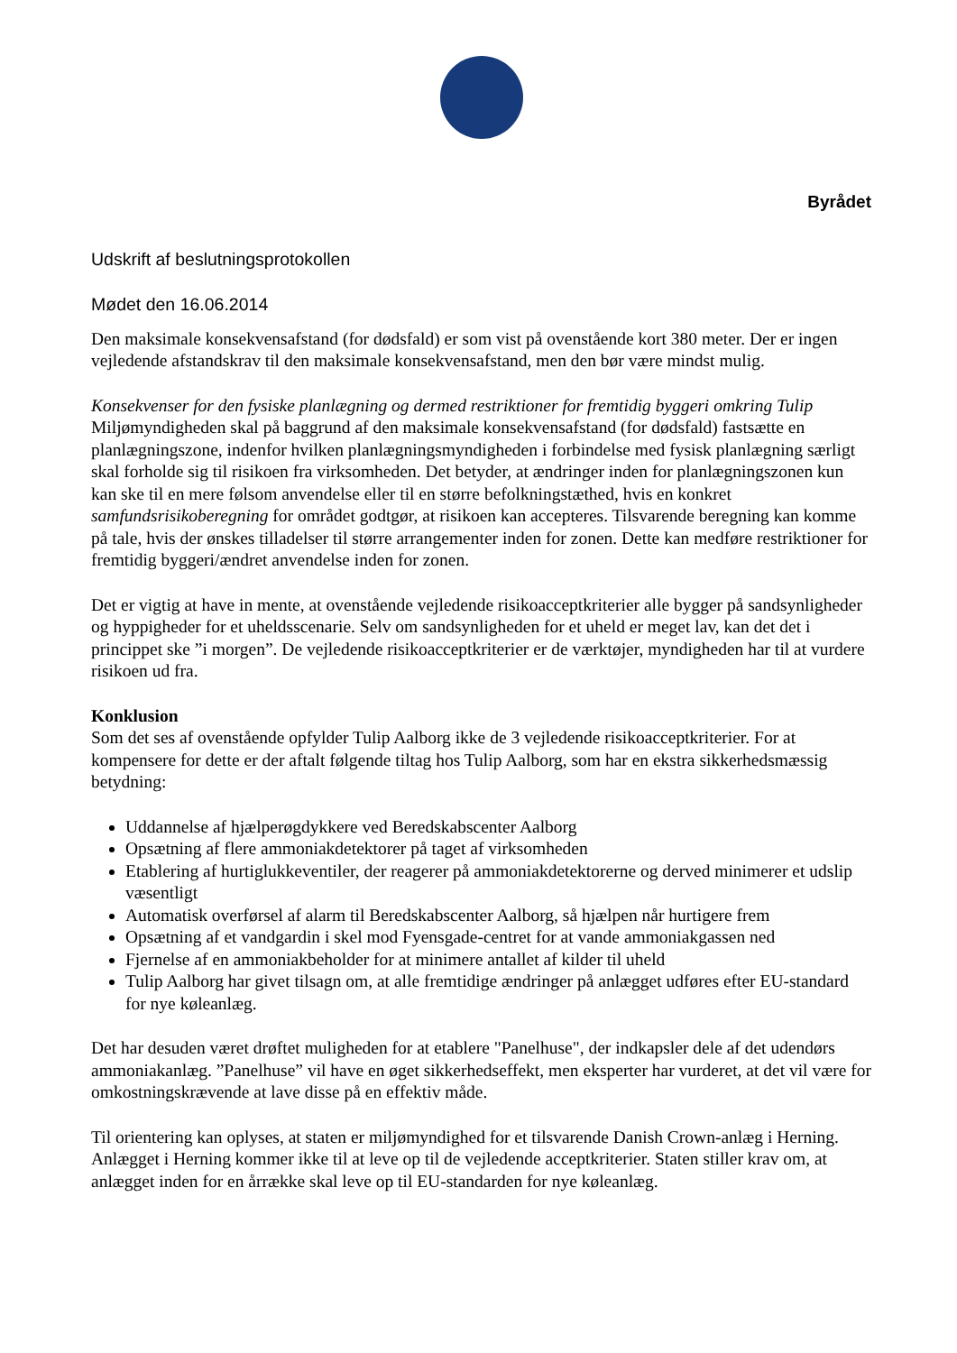Byrådet
Udskrift af beslutningsprotokollen
Mødet den 16.06.2014
Den maksimale konsekvensafstand (for dødsfald) er som vist på ovenstående kort 380 meter. Der er ingen vejledende afstandskrav til den maksimale konsekvensafstand, men den bør være mindst mulig.
Konsekvenser for den fysiske planlægning og dermed restriktioner for fremtidig byggeri omkring Tulip
Miljømyndigheden skal på baggrund af den maksimale konsekvensafstand (for dødsfald) fastsætte en planlægningszone, indenfor hvilken planlægningsmyndigheden i forbindelse med fysisk planlægning særligt skal forholde sig til risikoen fra virksomheden. Det betyder, at ændringer inden for planlægningszonen kun kan ske til en mere følsom anvendelse eller til en større befolkningstæthed, hvis en konkret samfundsrisikoberegning for området godtgør, at risikoen kan accepteres. Tilsvarende beregning kan komme på tale, hvis der ønskes tilladelser til større arrangementer inden for zonen. Dette kan medføre restriktioner for fremtidig byggeri/ændret anvendelse inden for zonen.
Det er vigtig at have in mente, at ovenstående vejledende risikoacceptkriterier alle bygger på sandsynligheder og hyppigheder for et uheldsscenarie. Selv om sandsynligheden for et uheld er meget lav, kan det det i princippet ske ”i morgen”. De vejledende risikoacceptkriterier er de værktøjer, myndigheden har til at vurdere risikoen ud fra.
Konklusion
Som det ses af ovenstående opfylder Tulip Aalborg ikke de 3 vejledende risikoacceptkriterier. For at kompensere for dette er der aftalt følgende tiltag hos Tulip Aalborg, som har en ekstra sikkerhedsmæssig betydning:
Uddannelse af hjælperøgdykkere ved Beredskabscenter Aalborg
Opsætning af flere ammoniakdetektorer på taget af virksomheden
Etablering af hurtiglukkeventiler, der reagerer på ammoniakdetektorerne og derved minimerer et udslip væsentligt
Automatisk overførsel af alarm til Beredskabscenter Aalborg, så hjælpen når hurtigere frem
Opsætning af et vandgardin i skel mod Fyensgade-centret for at vande ammoniakgassen ned
Fjernelse af en ammoniakbeholder for at minimere antallet af kilder til uheld
Tulip Aalborg har givet tilsagn om, at alle fremtidige ændringer på anlægget udføres efter EU-standard for nye køleanlæg.
Det har desuden været drøftet muligheden for at etablere "Panelhuse", der indkapsler dele af det udendørs ammoniakanlæg. ”Panelhuse” vil have en øget sikkerhedseffekt, men eksperter har vurderet, at det vil være for omkostningskrævende at lave disse på en effektiv måde.
Til orientering kan oplyses, at staten er miljømyndighed for et tilsvarende Danish Crown-anlæg i Herning. Anlægget i Herning kommer ikke til at leve op til de vejledende acceptkriterier. Staten stiller krav om, at anlægget inden for en årrække skal leve op til EU-standarden for nye køleanlæg.